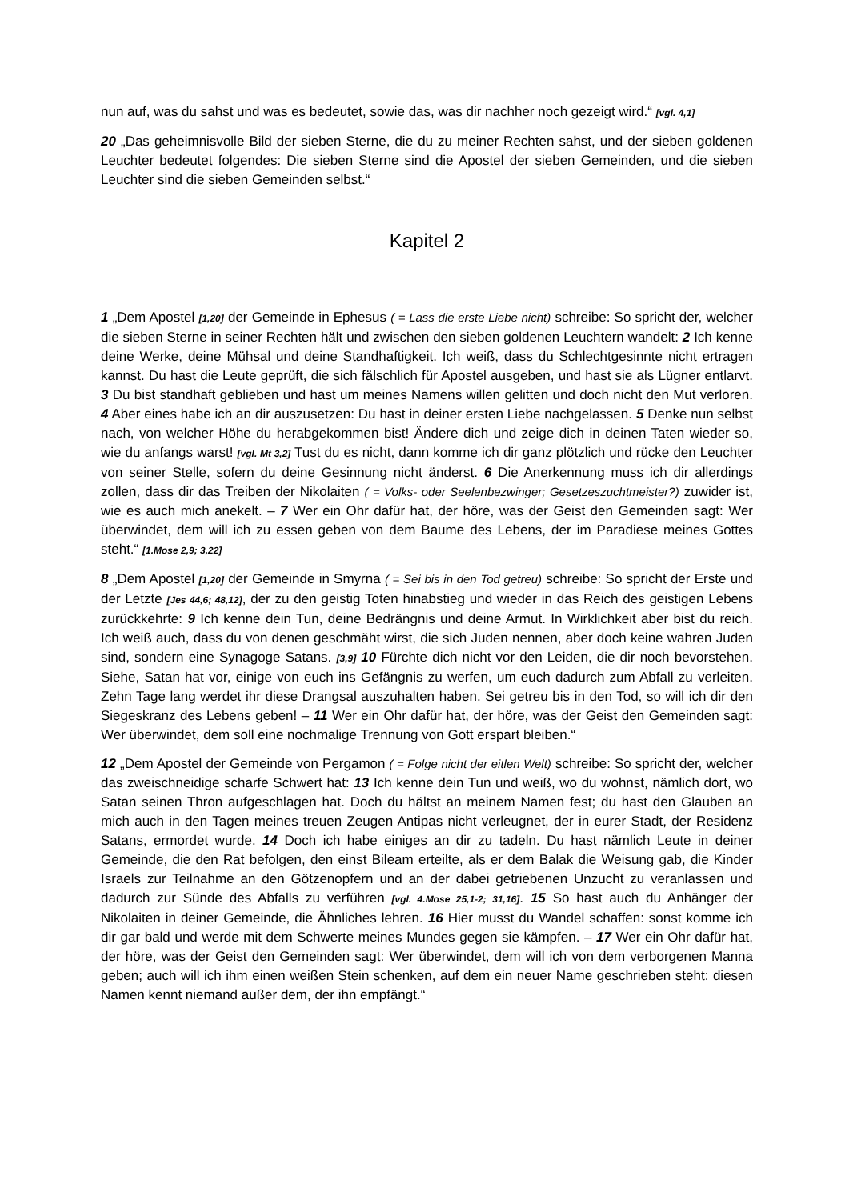nun auf, was du sahst und was es bedeutet, sowie das, was dir nachher noch gezeigt wird.“ [vgl. 4,1]
20 „Das geheimnisvolle Bild der sieben Sterne, die du zu meiner Rechten sahst, und der sieben goldenen Leuchter bedeutet folgendes: Die sieben Sterne sind die Apostel der sieben Gemeinden, und die sieben Leuchter sind die sieben Gemeinden selbst.“
Kapitel 2
1 „Dem Apostel [1,20] der Gemeinde in Ephesus ( = Lass die erste Liebe nicht) schreibe: So spricht der, welcher die sieben Sterne in seiner Rechten hält und zwischen den sieben goldenen Leuchtern wandelt: 2 Ich kenne deine Werke, deine Mühsal und deine Standhaftigkeit. Ich weiß, dass du Schlechtgesinnte nicht ertragen kannst. Du hast die Leute geprüft, die sich fälschlich für Apostel ausgeben, und hast sie als Lügner entlarvt. 3 Du bist standhaft geblieben und hast um meines Namens willen gelitten und doch nicht den Mut verloren. 4 Aber eines habe ich an dir auszusetzen: Du hast in deiner ersten Liebe nachgelassen. 5 Denke nun selbst nach, von welcher Höhe du herabgekommen bist! Ändere dich und zeige dich in deinen Taten wieder so, wie du anfangs warst! [vgl. Mt 3,2] Tust du es nicht, dann komme ich dir ganz plötzlich und rücke den Leuchter von seiner Stelle, sofern du deine Gesinnung nicht änderst. 6 Die Anerkennung muss ich dir allerdings zollen, dass dir das Treiben der Nikolaiten ( = Volks- oder Seelenbezwinger; Gesetzeszuchtmeister?) zuwider ist, wie es auch mich anekelt. – 7 Wer ein Ohr dafür hat, der höre, was der Geist den Gemeinden sagt: Wer überwindet, dem will ich zu essen geben von dem Baume des Lebens, der im Paradiese meines Gottes steht.“ [1.Mose 2,9; 3,22]
8 „Dem Apostel [1,20] der Gemeinde in Smyrna ( = Sei bis in den Tod getreu) schreibe: So spricht der Erste und der Letzte [Jes 44,6; 48,12], der zu den geistig Toten hinabstieg und wieder in das Reich des geistigen Lebens zurückkehrte: 9 Ich kenne dein Tun, deine Bedrängnis und deine Armut. In Wirklichkeit aber bist du reich. Ich weiß auch, dass du von denen geschmäht wirst, die sich Juden nennen, aber doch keine wahren Juden sind, sondern eine Synagoge Satans. [3,9] 10 Fürchte dich nicht vor den Leiden, die dir noch bevorstehen. Siehe, Satan hat vor, einige von euch ins Gefängnis zu werfen, um euch dadurch zum Abfall zu verleiten. Zehn Tage lang werdet ihr diese Drangsal auszuhalten haben. Sei getreu bis in den Tod, so will ich dir den Siegeskranz des Lebens geben! – 11 Wer ein Ohr dafür hat, der höre, was der Geist den Gemeinden sagt: Wer überwindet, dem soll eine nochmalige Trennung von Gott erspart bleiben.“
12 „Dem Apostel der Gemeinde von Pergamon ( = Folge nicht der eitlen Welt) schreibe: So spricht der, welcher das zweischneidige scharfe Schwert hat: 13 Ich kenne dein Tun und weiß, wo du wohnst, nämlich dort, wo Satan seinen Thron aufgeschlagen hat. Doch du hältst an meinem Namen fest; du hast den Glauben an mich auch in den Tagen meines treuen Zeugen Antipas nicht verleugnet, der in eurer Stadt, der Residenz Satans, ermordet wurde. 14 Doch ich habe einiges an dir zu tadeln. Du hast nämlich Leute in deiner Gemeinde, die den Rat befolgen, den einst Bileam erteilte, als er dem Balak die Weisung gab, die Kinder Israels zur Teilnahme an den Götzenopfern und an der dabei getriebenen Unzucht zu veranlassen und dadurch zur Sünde des Abfalls zu verführen [vgl. 4.Mose 25,1-2; 31,16]. 15 So hast auch du Anhänger der Nikolaiten in deiner Gemeinde, die Ähnliches lehren. 16 Hier musst du Wandel schaffen: sonst komme ich dir gar bald und werde mit dem Schwerte meines Mundes gegen sie kämpfen. – 17 Wer ein Ohr dafür hat, der höre, was der Geist den Gemeinden sagt: Wer überwindet, dem will ich von dem verborgenen Manna geben; auch will ich ihm einen weißen Stein schenken, auf dem ein neuer Name geschrieben steht: diesen Namen kennt niemand außer dem, der ihn empfängt.“